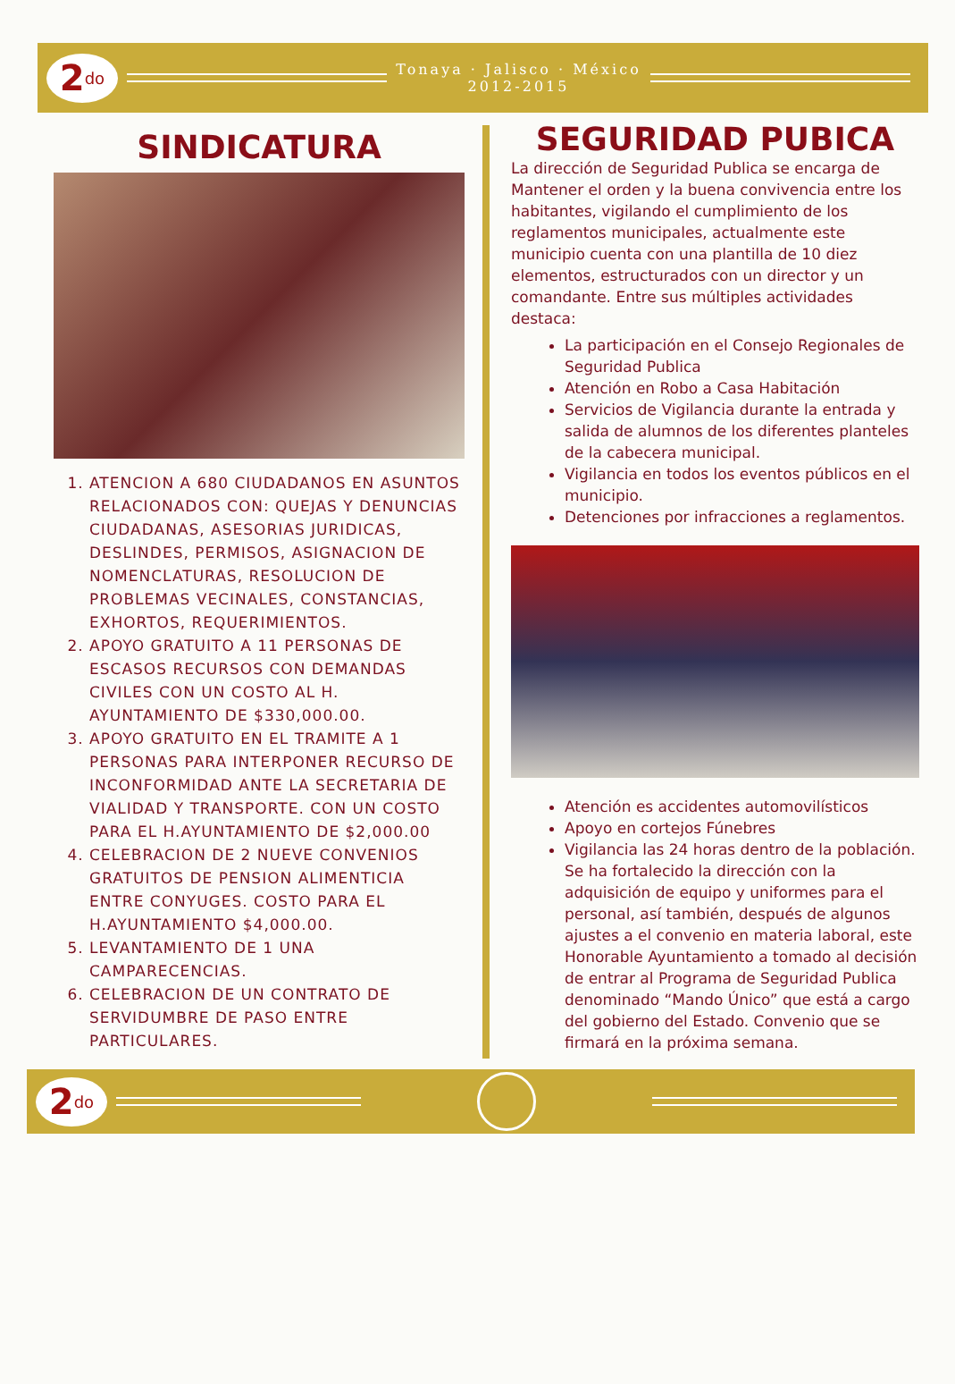2<sup>do</sup>
Tonaya · Jalisco · México
2012-2015
SINDICATURA
1. ATENCION A 680 CIUDADANOS EN ASUNTOS RELACIONADOS CON: QUEJAS Y DENUNCIAS CIUDADANAS, ASESORIAS JURIDICAS, DESLINDES, PERMISOS, ASIGNACION DE NOMENCLATURAS, RESOLUCION DE PROBLEMAS VECINALES, CONSTANCIAS, EXHORTOS, REQUERIMIENTOS.
2. APOYO GRATUITO A 11 PERSONAS DE ESCASOS RECURSOS CON DEMANDAS CIVILES CON UN COSTO AL H. AYUNTAMIENTO DE $330,000.00.
3. APOYO GRATUITO EN EL TRAMITE A 1 PERSONAS PARA INTERPONER RECURSO DE INCONFORMIDAD ANTE LA SECRETARIA DE VIALIDAD Y TRANSPORTE. CON UN COSTO PARA EL H.AYUNTAMIENTO DE $2,000.00
4. CELEBRACION DE 2 NUEVE CONVENIOS GRATUITOS DE PENSION ALIMENTICIA ENTRE CONYUGES. COSTO PARA EL H.AYUNTAMIENTO $4,000.00.
5. LEVANTAMIENTO DE 1 UNA CAMPARECENCIAS.
6. CELEBRACION DE UN CONTRATO DE SERVIDUMBRE DE PASO ENTRE PARTICULARES.
SEGURIDAD PUBICA
La dirección de Seguridad Publica se encarga de Mantener el orden y la buena convivencia entre los habitantes, vigilando el cumplimiento de los reglamentos municipales, actualmente este municipio cuenta con una plantilla de 10 diez elementos, estructurados con un director y un comandante. Entre sus múltiples actividades destaca:
La participación en el Consejo Regionales de Seguridad Publica
Atención en Robo a Casa Habitación
Servicios de Vigilancia durante la entrada y salida de alumnos de los diferentes planteles de la cabecera municipal.
Vigilancia en todos los eventos públicos en el municipio.
Detenciones por infracciones a reglamentos.
Atención es accidentes automovilísticos
Apoyo en cortejos Fúnebres
Vigilancia las 24 horas dentro de la población.
Se ha fortalecido la dirección con la adquisición de equipo y uniformes para el personal, así también, después de algunos ajustes a el convenio en materia laboral, este Honorable Ayuntamiento a tomado al decisión de entrar al Programa de Seguridad Publica denominado “Mando Único” que está a cargo del gobierno del Estado. Convenio que se firmará en la próxima semana.
2<sup>do</sup>